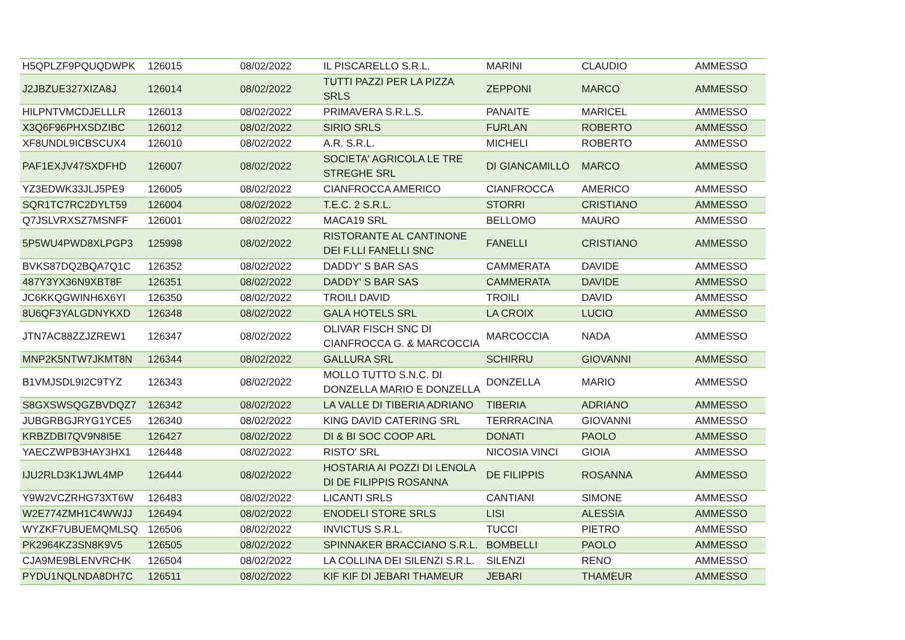| H5QPLZF9PQUQDWPK | 126015 | 08/02/2022 | IL PISCARELLO S.R.L. | MARINI | CLAUDIO | AMMESSO |
| J2JBZUE327XIZA8J | 126014 | 08/02/2022 | TUTTI PAZZI PER LA PIZZA SRLS | ZEPPONI | MARCO | AMMESSO |
| HILPNTVMCDJELLLR | 126013 | 08/02/2022 | PRIMAVERA S.R.L.S. | PANAITE | MARICEL | AMMESSO |
| X3Q6F96PHXSDZIBC | 126012 | 08/02/2022 | SIRIO SRLS | FURLAN | ROBERTO | AMMESSO |
| XF8UNDL9ICBSCUX4 | 126010 | 08/02/2022 | A.R. S.R.L. | MICHELI | ROBERTO | AMMESSO |
| PAF1EXJV47SXDFHD | 126007 | 08/02/2022 | SOCIETA' AGRICOLA LE TRE STREGHE SRL | DI GIANCAMILLO | MARCO | AMMESSO |
| YZ3EDWK33JLJ5PE9 | 126005 | 08/02/2022 | CIANFROCCA AMERICO | CIANFROCCA | AMERICO | AMMESSO |
| SQR1TC7RC2DYLT59 | 126004 | 08/02/2022 | T.E.C. 2 S.R.L. | STORRI | CRISTIANO | AMMESSO |
| Q7JSLVRXSZ7MSNFF | 126001 | 08/02/2022 | MACA19 SRL | BELLOMO | MAURO | AMMESSO |
| 5P5WU4PWD8XLPGP3 | 125998 | 08/02/2022 | RISTORANTE AL CANTINONE DEI F.LLI FANELLI SNC | FANELLI | CRISTIANO | AMMESSO |
| BVKS87DQ2BQA7Q1C | 126352 | 08/02/2022 | DADDY' S BAR SAS | CAMMERATA | DAVIDE | AMMESSO |
| 487Y3YX36N9XBT8F | 126351 | 08/02/2022 | DADDY' S BAR SAS | CAMMERATA | DAVIDE | AMMESSO |
| JC6KKQGWINH6X6YI | 126350 | 08/02/2022 | TROILI DAVID | TROILI | DAVID | AMMESSO |
| 8U6QF3YALGDNYKXD | 126348 | 08/02/2022 | GALA HOTELS SRL | LA CROIX | LUCIO | AMMESSO |
| JTN7AC88ZZJZREW1 | 126347 | 08/02/2022 | OLIVAR FISCH SNC DI CIANFROCCA G. & MARCOCCIA | MARCOCCIA | NADA | AMMESSO |
| MNP2K5NTW7JKMT8N | 126344 | 08/02/2022 | GALLURA SRL | SCHIRRU | GIOVANNI | AMMESSO |
| B1VMJSDL9I2C9TYZ | 126343 | 08/02/2022 | MOLLO TUTTO S.N.C. DI DONZELLA MARIO E DONZELLA | DONZELLA | MARIO | AMMESSO |
| S8GXSWSQGZBVDQZ7 | 126342 | 08/02/2022 | LA VALLE DI TIBERIA ADRIANO | TIBERIA | ADRIANO | AMMESSO |
| JUBGRBGJRYG1YCE5 | 126340 | 08/02/2022 | KING DAVID CATERING SRL | TERRRACINA | GIOVANNI | AMMESSO |
| KRBZDBI7QV9N8I5E | 126427 | 08/02/2022 | DI & BI SOC COOP ARL | DONATI | PAOLO | AMMESSO |
| YAECZWPB3HAY3HX1 | 126448 | 08/02/2022 | RISTO' SRL | NICOSIA VINCI | GIOIA | AMMESSO |
| IJU2RLD3K1JWL4MP | 126444 | 08/02/2022 | HOSTARIA AI POZZI DI LENOLA DI DE FILIPPIS ROSANNA | DE FILIPPIS | ROSANNA | AMMESSO |
| Y9W2VCZRHG73XT6W | 126483 | 08/02/2022 | LICANTI SRLS | CANTIANI | SIMONE | AMMESSO |
| W2E774ZMH1C4WWJJ | 126494 | 08/02/2022 | ENODELI STORE SRLS | LISI | ALESSIA | AMMESSO |
| WYZKF7UBUEMQMLSQ | 126506 | 08/02/2022 | INVICTUS S.R.L. | TUCCI | PIETRO | AMMESSO |
| PK2964KZ3SN8K9V5 | 126505 | 08/02/2022 | SPINNAKER BRACCIANO S.R.L. | BOMBELLI | PAOLO | AMMESSO |
| CJA9ME9BLENVRCHK | 126504 | 08/02/2022 | LA COLLINA DEI SILENZI S.R.L. | SILENZI | RENO | AMMESSO |
| PYDU1NQLNDA8DH7C | 126511 | 08/02/2022 | KIF KIF DI JEBARI THAMEUR | JEBARI | THAMEUR | AMMESSO |